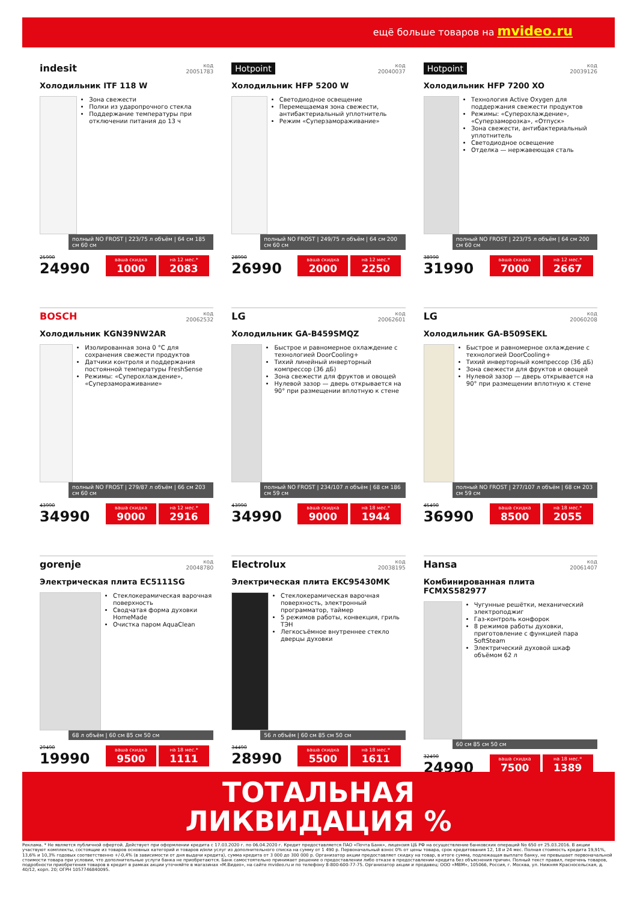ещё больше товаров на mvideo.ru
indesit
код
20051783
Холодильник ITF 118 W
Зона свежести
Полки из ударопрочного стекла
Поддержание температуры при отключении питания до 13 ч
полный NO FROST | 223/75 л объём | 64 см 185 см 60 см
25990
24990
ваша скидка
1000
на 12 мес.*
2083
Hotpoint
код
20040037
Холодильник HFP 5200 W
Светодиодное освещение
Перемещаемая зона свежести, антибактериальный уплотнитель
Режим «Суперзамораживание»
полный NO FROST | 249/75 л объём | 64 см 200 см 60 см
28990
26990
ваша скидка
2000
на 12 мес.*
2250
Hotpoint
код
20039126
Холодильник HFP 7200 XO
Технология Active Oxygen для поддержания свежести продуктов
Режимы: «Суперохлаждение», «Суперзаморозка», «Отпуск»
Зона свежести, антибактериальный уплотнитель
Светодиодное освещение
Отделка — нержавеющая сталь
полный NO FROST | 223/75 л объём | 64 см 200 см 60 см
38990
31990
ваша скидка
7000
на 12 мес.*
2667
BOSCH
код
20062532
Холодильник KGN39NW2AR
Изолированная зона 0 °С для сохранения свежести продуктов
Датчики контроля и поддержания постоянной температуры FreshSense
Режимы: «Суперохлаждение», «Суперзамораживание»
полный NO FROST | 279/87 л объём | 66 см 203 см 60 см
43990
34990
ваша скидка
9000
на 12 мес.*
2916
LG
код
20062601
Холодильник GA-B459SMQZ
Быстрое и равномерное охлаждение с технологией DoorCooling+
Тихий линейный инверторный компрессор (36 дБ)
Зона свежести для фруктов и овощей
Нулевой зазор — дверь открывается на 90° при размещении вплотную к стене
полный NO FROST | 234/107 л объём | 68 см 186 см 59 см
43990
34990
ваша скидка
9000
на 18 мес.*
1944
LG
код
20060208
Холодильник GA-B509SEKL
Быстрое и равномерное охлаждение с технологией DoorCooling+
Тихий инверторный компрессор (36 дБ)
Зона свежести для фруктов и овощей
Нулевой зазор — дверь открывается на 90° при размещении вплотную к стене
полный NO FROST | 277/107 л объём | 68 см 203 см 59 см
45490
36990
ваша скидка
8500
на 18 мес.*
2055
gorenje
код
20048780
Электрическая плита EC5111SG
Стеклокерамическая варочная поверхность
Сводчатая форма духовки HomeMade
Очистка паром AquaClean
68 л объём | 60 см 85 см 50 см
29490
19990
ваша скидка
9500
на 18 мес.*
1111
Electrolux
код
20038195
Электрическая плита EKC95430MK
Стеклокерамическая варочная поверхность, электронный программатор, таймер
5 режимов работы, конвекция, гриль ТЭН
Легкосъёмное внутреннее стекло дверцы духовки
56 л объём | 60 см 85 см 50 см
34490
28990
ваша скидка
5500
на 18 мес.*
1611
Hansa
код
20061407
Комбинированная плита FCMXS582977
Чугунные решётки, механический электроподжиг
Газ-контроль конфорок
8 режимов работы духовки, приготовление с функцией пара SoftSteam
Электрический духовой шкаф объёмом 62 л
60 см 85 см 50 см
32490
24990
ваша скидка
7500
на 18 мес.*
1389
ТОТАЛЬНАЯ
ЛИКВИДАЦИЯ %
Реклама. * Не является публичной офертой. Действует при оформлении кредита с 17.03.2020 г. по 06.04.2020 г. Кредит предоставляется ПАО «Почта Банк», лицензия ЦБ РФ на осуществление банковских операций No 650 от 25.03.2016. В акции участвуют комплекты, состоящие из товаров основных категорий и товаров и/или услуг из дополнительного списка на сумму от 1 490 р. Первоначальный взнос 0% от цены товара, срок кредитования 12, 18 и 24 мес. Полная стоимость кредита 19,91%, 13,6% и 10,3% годовых соответственно +/-0,4% (в зависимости от дня выдачи кредита), сумма кредита от 3 000 до 300 000 р. Организатор акции предоставляет скидку на товар, в итоге сумма, подлежащая выплате банку, не превышает первоначальной стоимости товара при условии, что дополнительные услуги банка не приобретаются. Банк самостоятельно принимает решение о предоставлении либо отказе в предоставлении кредита без объяснения причин. Полный текст правил, перечень товаров, подробности приобретения товаров в кредит в рамках акции уточняйте в магазинах «М.Видео», на сайте mvideo.ru и по телефону 8-800-600-77-75. Организатор акции и продавец: ООО «МВМ», 105066, Россия, г. Москва, ул. Нижняя Красносельская, д. 40/12, корп. 20; ОГРН 1057746840095.